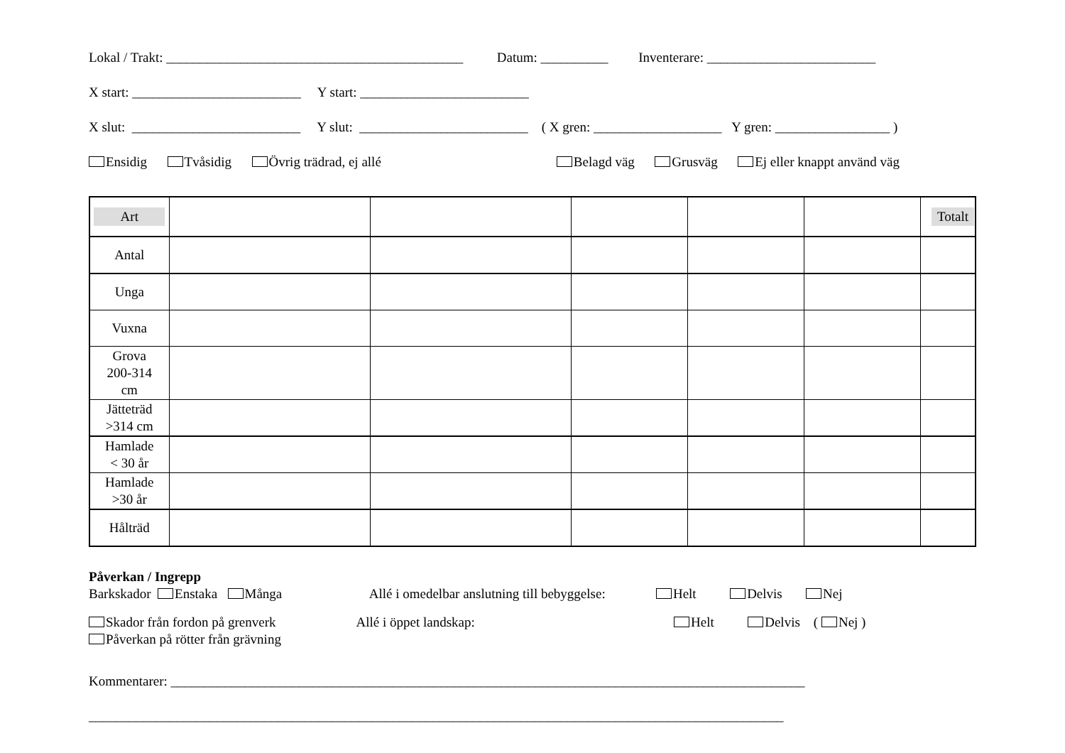Lokal / Trakt: ____________________________________________ Datum: __________ Inventerare: _________________________
X start: _________________________ Y start: _________________________
X slut: _________________________ Y slut: _________________________ ( X gren: ___________________ Y gren: _________________ )
Ensidig Tvåsidig Övrig trädrad, ej allé Belagd väg Grusväg Ej eller knappt använd väg
| Art | | | | | | Totalt |
| Antal | | | | | | |
| Unga | | | | | | |
| Vuxna | | | | | | |
| Grova 200-314 cm | | | | | | |
| Jätteträd >314 cm | | | | | | |
| Hamlade < 30 år | | | | | | |
| Hamlade >30 år | | | | | | |
| Hålträd | | | | | | |
Påverkan / Ingrepp
Barkskador Enstaka Många Allé i omedelbar anslutning till bebyggelse: Helt Delvis Nej
Skador från fordon på grenverk Allé i öppet landskap: Helt Delvis ( Nej )
Påverkan på rötter från grävning
Kommentarer: ______________________________________________________________________________________________
_______________________________________________________________________________________________________